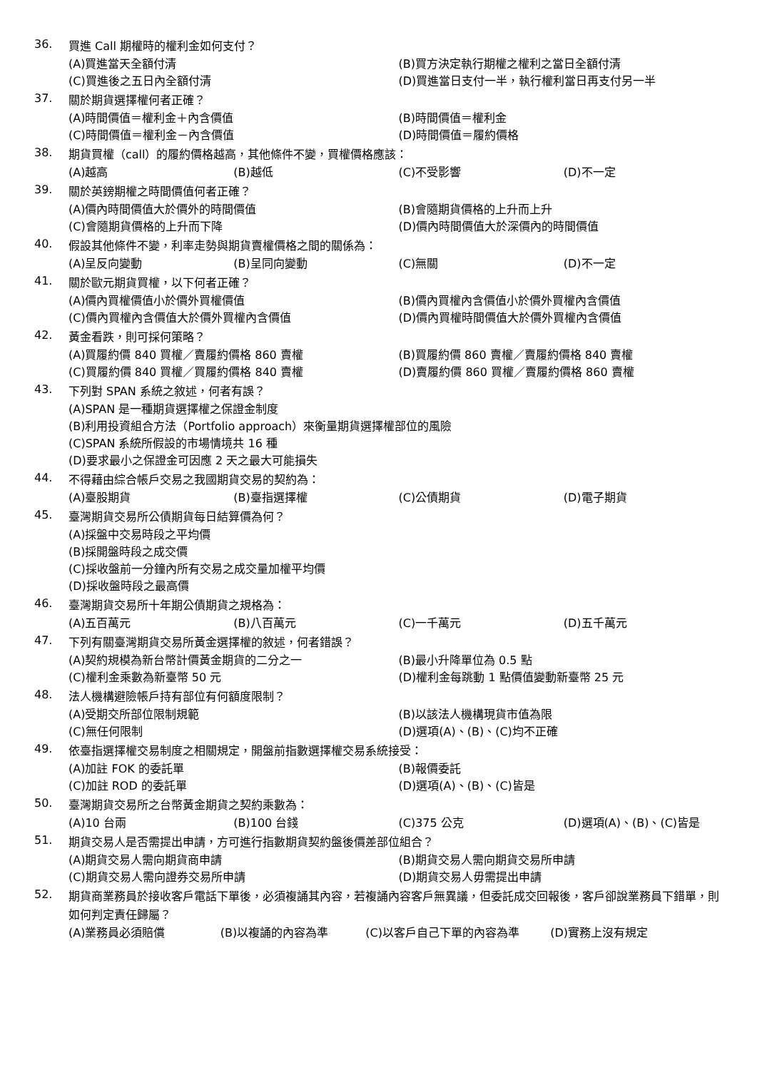36.
買進 Call 期權時的權利金如何支付？
(A)買進當天全額付清 (B)買方決定執行期權之權利之當日全額付清 (C)買進後之五日內全額付清 (D)買進當日支付一半，執行權利當日再支付另一半
37.
關於期貨選擇權何者正確？
(A)時間價值＝權利金＋內含價值 (B)時間價值＝權利金 (C)時間價值＝權利金－內含價值 (D)時間價值＝履約價格
38.
期貨買權（call）的履約價格越高，其他條件不變，買權價格應該：
(A)越高 (B)越低 (C)不受影響 (D)不一定
39.
關於英鎊期權之時間價值何者正確？
(A)價內時間價值大於價外的時間價值 (B)會隨期貨價格的上升而上升 (C)會隨期貨價格的上升而下降 (D)價內時間價值大於深價內的時間價值
40.
假設其他條件不變，利率走勢與期貨賣權價格之間的關係為：
(A)呈反向變動 (B)呈同向變動 (C)無關 (D)不一定
41.
關於歐元期貨買權，以下何者正確？
(A)價內買權價值小於價外買權價值 (B)價內買權內含價值小於價外買權內含價值 (C)價內買權內含價值大於價外買權內含價值 (D)價內買權時間價值大於價外買權內含價值
42.
黃金看跌，則可採何策略？
(A)買履約價 840 買權／賣履約價格 860 賣權 (B)買履約價 860 賣權／賣履約價格 840 賣權 (C)買履約價 840 買權／買履約價格 840 賣權 (D)賣履約價 860 買權／賣履約價格 860 賣權
43.
下列對 SPAN 系統之敘述，何者有誤？
(A)SPAN 是一種期貨選擇權之保證金制度 (B)利用投資組合方法（Portfolio approach）來衡量期貨選擇權部位的風險 (C)SPAN 系統所假設的市場情境共 16 種 (D)要求最小之保證金可因應 2 天之最大可能損失
44.
不得藉由綜合帳戶交易之我國期貨交易的契約為：
(A)臺股期貨 (B)臺指選擇權 (C)公債期貨 (D)電子期貨
45.
臺灣期貨交易所公債期貨每日結算價為何？
(A)採盤中交易時段之平均價 (B)採開盤時段之成交價 (C)採收盤前一分鐘內所有交易之成交量加權平均價 (D)採收盤時段之最高價
46.
臺灣期貨交易所十年期公債期貨之規格為：
(A)五百萬元 (B)八百萬元 (C)一千萬元 (D)五千萬元
47.
下列有關臺灣期貨交易所黃金選擇權的敘述，何者錯誤？
(A)契約規模為新台幣計價黃金期貨的二分之一 (B)最小升降單位為 0.5 點 (C)權利金乘數為新臺幣 50 元 (D)權利金每跳動 1 點價值變動新臺幣 25 元
48.
法人機構避險帳戶持有部位有何額度限制？
(A)受期交所部位限制規範 (B)以該法人機構現貨市值為限 (C)無任何限制 (D)選項(A)、(B)、(C)均不正確
49.
依臺指選擇權交易制度之相關規定，開盤前指數選擇權交易系統接受：
(A)加註 FOK 的委託單 (B)報價委託 (C)加註 ROD 的委託單 (D)選項(A)、(B)、(C)皆是
50.
臺灣期貨交易所之台幣黃金期貨之契約乘數為：
(A)10 台兩 (B)100 台錢 (C)375 公克 (D)選項(A)、(B)、(C)皆是
51.
期貨交易人是否需提出申請，方可進行指數期貨契約盤後價差部位組合？
(A)期貨交易人需向期貨商申請 (B)期貨交易人需向期貨交易所申請 (C)期貨交易人需向證券交易所申請 (D)期貨交易人毋需提出申請
52.
期貨商業務員於接收客戶電話下單後，必須複誦其內容，若複誦內容客戶無異議，但委託成交回報後，客戶卻說業務員下錯單，則如何判定責任歸屬？
(A)業務員必須賠償 (B)以複誦的內容為準 (C)以客戶自己下單的內容為準 (D)實務上沒有規定